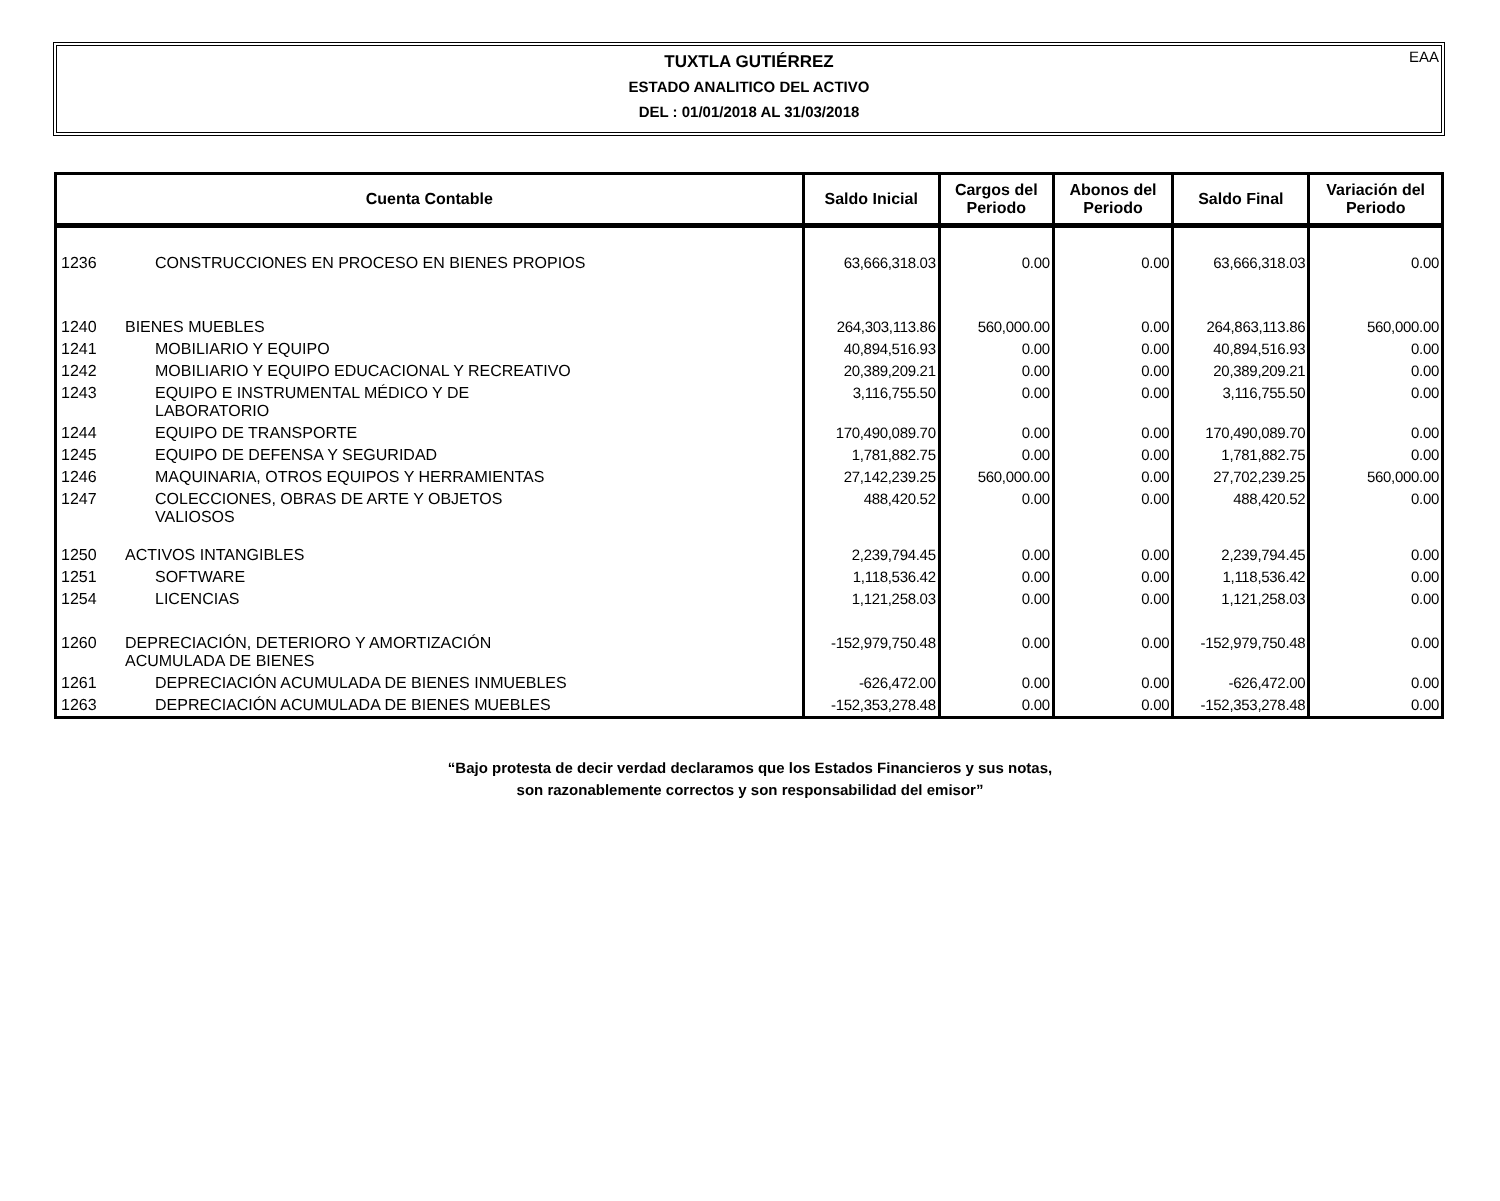EAA
TUXTLA GUTIÉRREZ
ESTADO ANALITICO DEL ACTIVO
DEL : 01/01/2018 AL 31/03/2018
| Cuenta Contable | | Saldo Inicial | Cargos del Periodo | Abonos del Periodo | Saldo Final | Variación del Periodo |
| --- | --- | --- | --- | --- | --- | --- |
| 1236 | CONSTRUCCIONES EN PROCESO EN BIENES PROPIOS | 63,666,318.03 | 0.00 | 0.00 | 63,666,318.03 | 0.00 |
| 1240 | BIENES MUEBLES | 264,303,113.86 | 560,000.00 | 0.00 | 264,863,113.86 | 560,000.00 |
| 1241 | MOBILIARIO Y EQUIPO | 40,894,516.93 | 0.00 | 0.00 | 40,894,516.93 | 0.00 |
| 1242 | MOBILIARIO Y EQUIPO EDUCACIONAL Y RECREATIVO | 20,389,209.21 | 0.00 | 0.00 | 20,389,209.21 | 0.00 |
| 1243 | EQUIPO E INSTRUMENTAL MÉDICO Y DE LABORATORIO | 3,116,755.50 | 0.00 | 0.00 | 3,116,755.50 | 0.00 |
| 1244 | EQUIPO DE TRANSPORTE | 170,490,089.70 | 0.00 | 0.00 | 170,490,089.70 | 0.00 |
| 1245 | EQUIPO DE DEFENSA Y SEGURIDAD | 1,781,882.75 | 0.00 | 0.00 | 1,781,882.75 | 0.00 |
| 1246 | MAQUINARIA, OTROS EQUIPOS Y HERRAMIENTAS | 27,142,239.25 | 560,000.00 | 0.00 | 27,702,239.25 | 560,000.00 |
| 1247 | COLECCIONES, OBRAS DE ARTE Y OBJETOS VALIOSOS | 488,420.52 | 0.00 | 0.00 | 488,420.52 | 0.00 |
| 1250 | ACTIVOS INTANGIBLES | 2,239,794.45 | 0.00 | 0.00 | 2,239,794.45 | 0.00 |
| 1251 | SOFTWARE | 1,118,536.42 | 0.00 | 0.00 | 1,118,536.42 | 0.00 |
| 1254 | LICENCIAS | 1,121,258.03 | 0.00 | 0.00 | 1,121,258.03 | 0.00 |
| 1260 | DEPRECIACIÓN, DETERIORO Y AMORTIZACIÓN ACUMULADA DE BIENES | -152,979,750.48 | 0.00 | 0.00 | -152,979,750.48 | 0.00 |
| 1261 | DEPRECIACIÓN ACUMULADA DE BIENES INMUEBLES | -626,472.00 | 0.00 | 0.00 | -626,472.00 | 0.00 |
| 1263 | DEPRECIACIÓN ACUMULADA DE BIENES MUEBLES | -152,353,278.48 | 0.00 | 0.00 | -152,353,278.48 | 0.00 |
“Bajo protesta de decir verdad declaramos que los Estados Financieros y sus notas,
son razonablemente correctos y son responsabilidad del emisor”